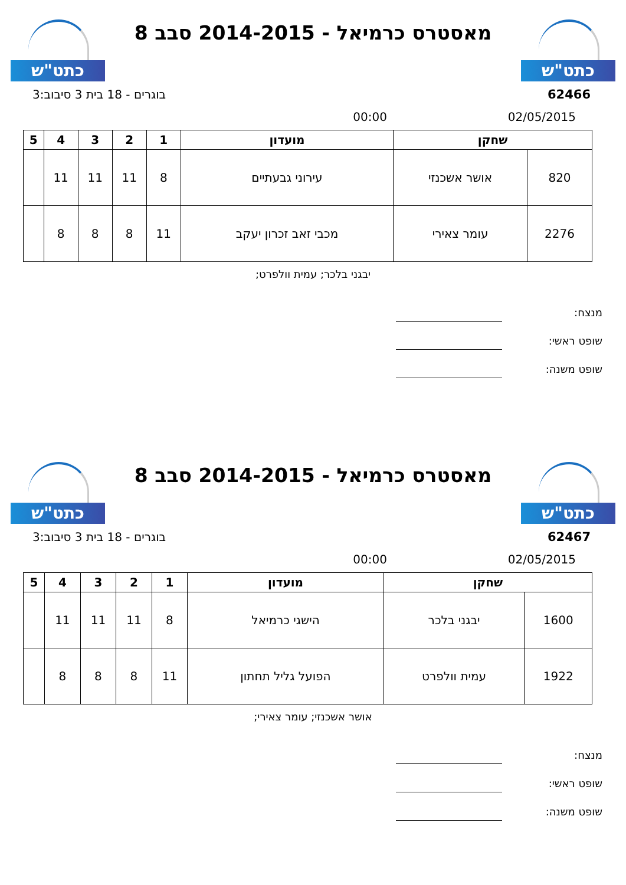כתט"ש
מאסטרס כרמיאל - 2014-2015 סבב 8
כתט"ש
62466 בוגרים - 18 בית 3 סיבוב:3
02/05/2015 00:00
| שחקן | | מועדון | 1 | 2 | 3 | 4 | 5 |
| --- | --- | --- | --- | --- | --- | --- | --- |
| 820 | אושר אשכנזי | עירוני גבעתיים | 8 | 11 | 11 | 11 | |
| 2276 | עומר צאירי | מכבי זאב זכרון יעקב | 11 | 8 | 8 | 8 | |
יבגני בלכר; עמית וולפרט;
מנצח:
שופט ראשי:
שופט משנה:
כתט"ש
מאסטרס כרמיאל - 2014-2015 סבב 8
כתט"ש
62467 בוגרים - 18 בית 3 סיבוב:3
02/05/2015 00:00
| שחקן | | מועדון | 1 | 2 | 3 | 4 | 5 |
| --- | --- | --- | --- | --- | --- | --- | --- |
| 1600 | יבגני בלכר | הישגי כרמיאל | 8 | 11 | 11 | 11 | |
| 1922 | עמית וולפרט | הפועל גליל תחתון | 11 | 8 | 8 | 8 | |
אושר אשכנזי; עומר צאירי;
מנצח:
שופט ראשי:
שופט משנה: